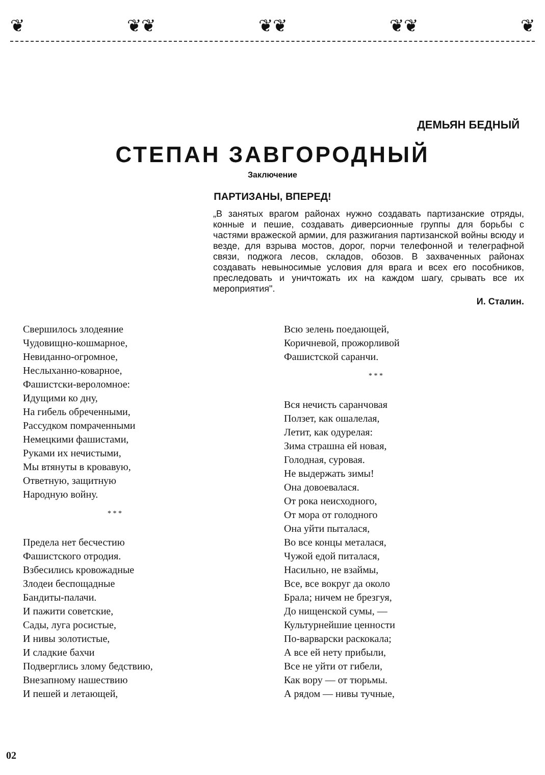❦ ❦❦ ❦❦ ❦❦ ❦
ДЕМЬЯН БЕДНЫЙ
СТЕПАН ЗАВГОРОДНЫЙ
Заключение
ПАРТИЗАНЫ, ВПЕРЕД!
„В занятых врагом районах нужно создавать партизанские отряды, конные и пешие, создавать диверсионные группы для борьбы с частями вражеской армии, для разжигания партизанской войны всюду и везде, для взрыва мостов, дорог, порчи телефонной и телеграфной связи, поджога лесов, складов, обозов. В захваченных районах создавать невыносимые условия для врага и всех его пособников, преследовать и уничтожать их на каждом шагу, срывать все их мероприятия".
И. Сталин.
Свершилось злодеяние
Чудовищно-кошмарное,
Невиданно-огромное,
Неслыханно-коварное,
Фашистски-вероломное:
Идущими ко дну,
На гибель обреченными,
Рассудком помраченными
Немецкими фашистами,
Руками их нечистыми,
Мы втянуты в кровавую,
Ответную, защитную
Народную войну.
* * *
Предела нет бесчестию
Фашистского отродия.
Взбесились кровожадные
Злодеи беспощадные
Бандиты-палачи.
И пажити советские,
Сады, луга росистые,
И нивы золотистые,
И сладкие бахчи
Подверглись злому бедствию,
Внезапному нашествию
И пешей и летающей,
Всю зелень поедающей,
Коричневой, прожорливой
Фашистской саранчи.
* * *
Вся нечисть саранчовая
Ползет, как ошалелая,
Летит, как одурелая:
Зима страшна ей новая,
Голодная, суровая.
Не выдержать зимы!
Она довоевалася.
От рока неисходного,
От мора от голодного
Она уйти пыталася,
Во все концы металася,
Чужой едой питалася,
Насильно, не взаймы,
Все, все вокруг да около
Брала; ничем не брезгуя,
До нищенской сумы, —
Культурнейшие ценности
По-варварски раскокала;
А все ей нету прибыли,
Все не уйти от гибели,
Как вору — от тюрьмы.
А рядом — нивы тучные,
02